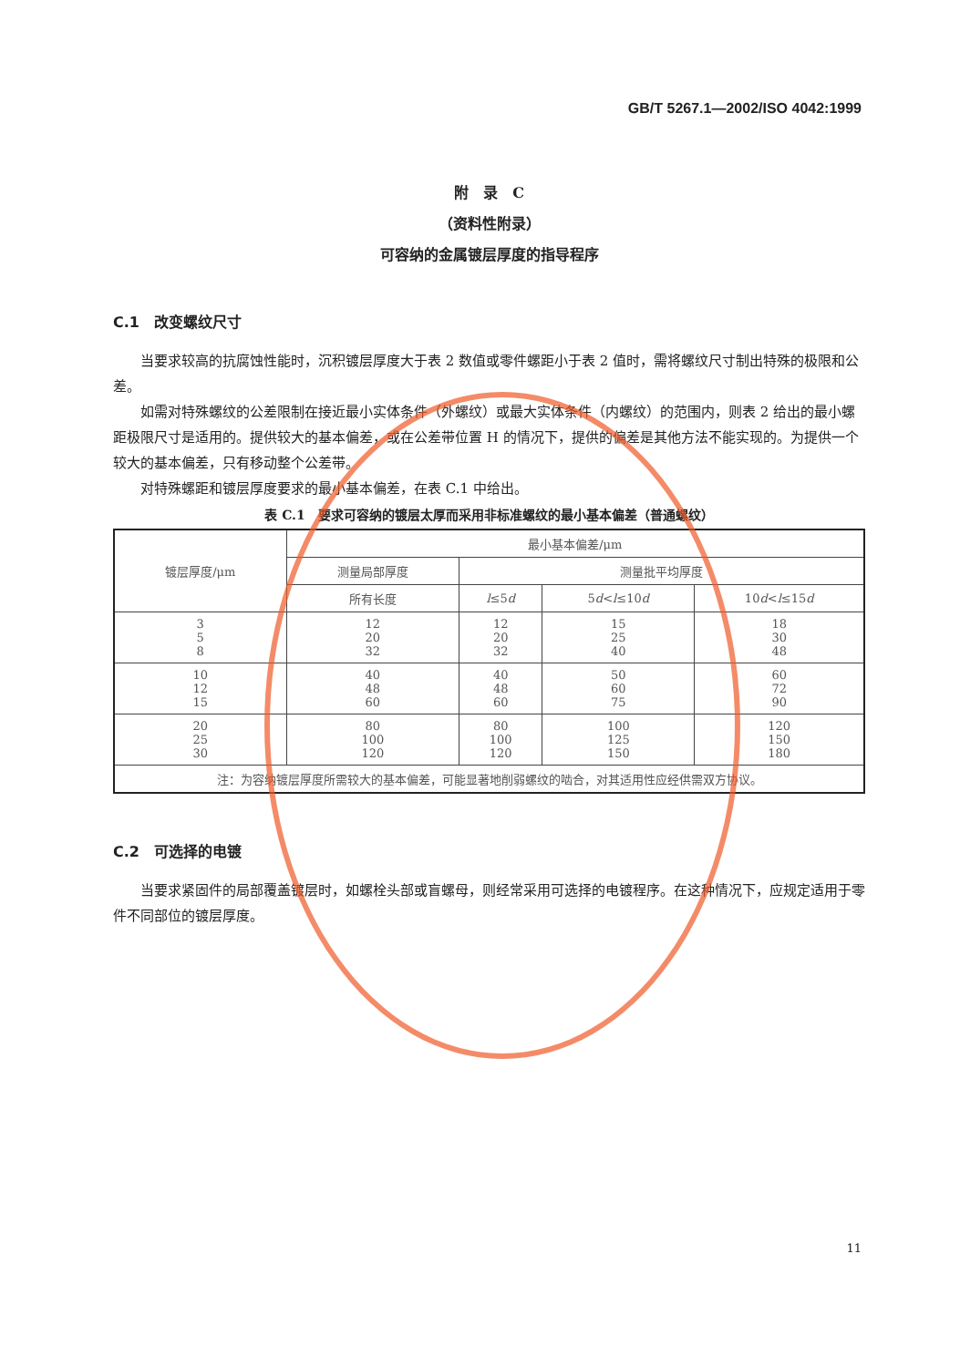GB/T 5267.1—2002/ISO 4042:1999
附　录　C
（资料性附录）
可容纳的金属镀层厚度的指导程序
C.1　改变螺纹尺寸
当要求较高的抗腐蚀性能时，沉积镀层厚度大于表 2 数值或零件螺距小于表 2 值时，需将螺纹尺寸制出特殊的极限和公差。
如需对特殊螺纹的公差限制在接近最小实体条件（外螺纹）或最大实体条件（内螺纹）的范围内，则表 2 给出的最小螺距极限尺寸是适用的。提供较大的基本偏差，或在公差带位置 H 的情况下，提供的偏差是其他方法不能实现的。为提供一个较大的基本偏差，只有移动整个公差带。
对特殊螺距和镀层厚度要求的最小基本偏差，在表 C.1 中给出。
表 C.1　要求可容纳的镀层太厚而采用非标准螺纹的最小基本偏差（普通螺纹）
| 镀层厚度/μm | 最小基本偏差/μm | | | |
| --- | --- | --- | --- | --- |
| | 测量局部厚度 | 测量批平均厚度 | | |
| | 所有长度 | l ≤5 d | 5 d < l ≤10 d | 10 d < l ≤15 d |
| 3 5 8 | 12 20 32 | 12 20 32 | 15 25 40 | 18 30 48 |
| 10 12 15 | 40 48 60 | 40 48 60 | 50 60 75 | 60 72 90 |
| 20 25 30 | 80 100 120 | 80 100 120 | 100 125 150 | 120 150 180 |
| 注：为容纳镀层厚度所需较大的基本偏差，可能显著地削弱螺纹的啮合，对其适用性应经供需双方协议。 | | | | |
C.2　可选择的电镀
当要求紧固件的局部覆盖镀层时，如螺栓头部或盲螺母，则经常采用可选择的电镀程序。在这种情况下，应规定适用于零件不同部位的镀层厚度。
11